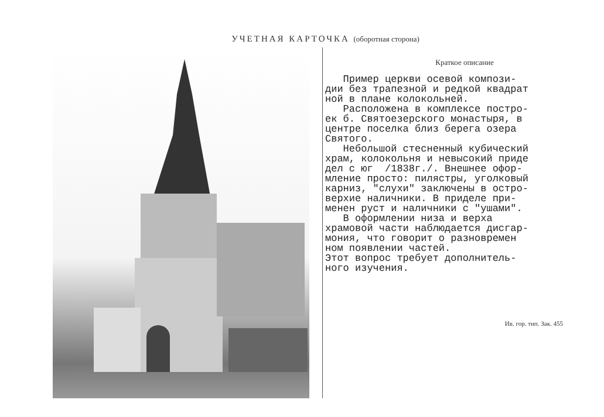УЧЕТНАЯ КАРТОЧКА (оборотная сторона)
Краткое описание
Пример церкви осевой компози- дии без трапезной и редкой квадрат ной в плане колокольней. Расположена в комплексе постро- ек б. Святоезерского монастыря, в центре поселка близ берега озера Святого. Небольшой стесненный кубический храм, колокольня и невысокий приде дел с юг /1838г./. Внешнее офор- мление просто: пилястры, уголковый карниз, "слухи" заключены в остро- верхие наличники. В приделе при- менен руст и наличники с "ушами". В оформлении низа и верха храмовой части наблюдается дисгар- мония, что говорит о разновремен ном появлении частей. Этот вопрос требует дополнитель- ного изучения.
Ив. гор. тип. Зак. 455